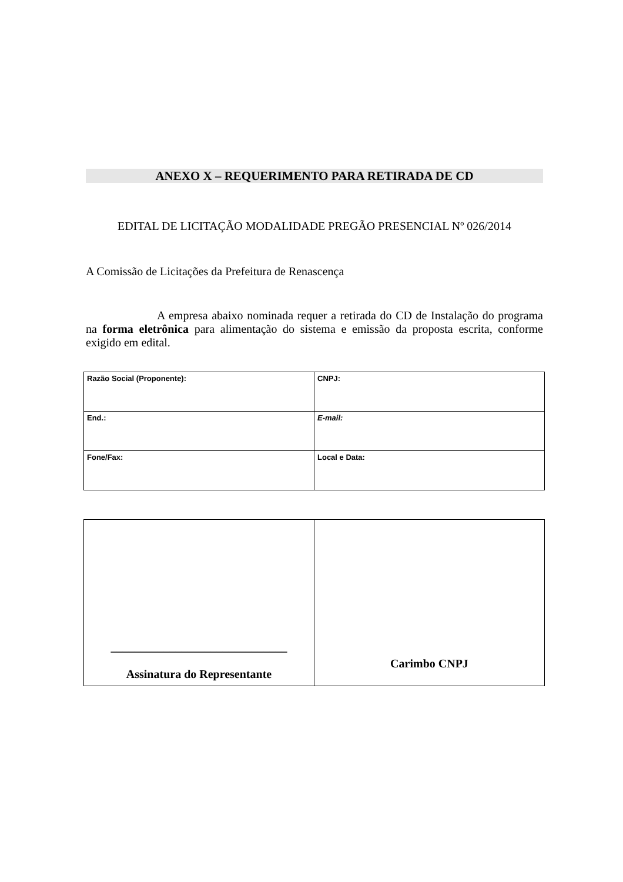ANEXO X – REQUERIMENTO PARA RETIRADA DE CD
EDITAL DE LICITAÇÃO MODALIDADE PREGÃO PRESENCIAL Nº 026/2014
A Comissão de Licitações da Prefeitura de Renascença
A empresa abaixo nominada requer a retirada do CD de Instalação do programa na forma eletrônica para alimentação do sistema e emissão da proposta escrita, conforme exigido em edital.
| Razão Social (Proponente): | CNPJ: |
| End.: | E-mail: |
| Fone/Fax: | Local e Data: |
| ______________________________ Assinatura do Representante | Carimbo CNPJ |